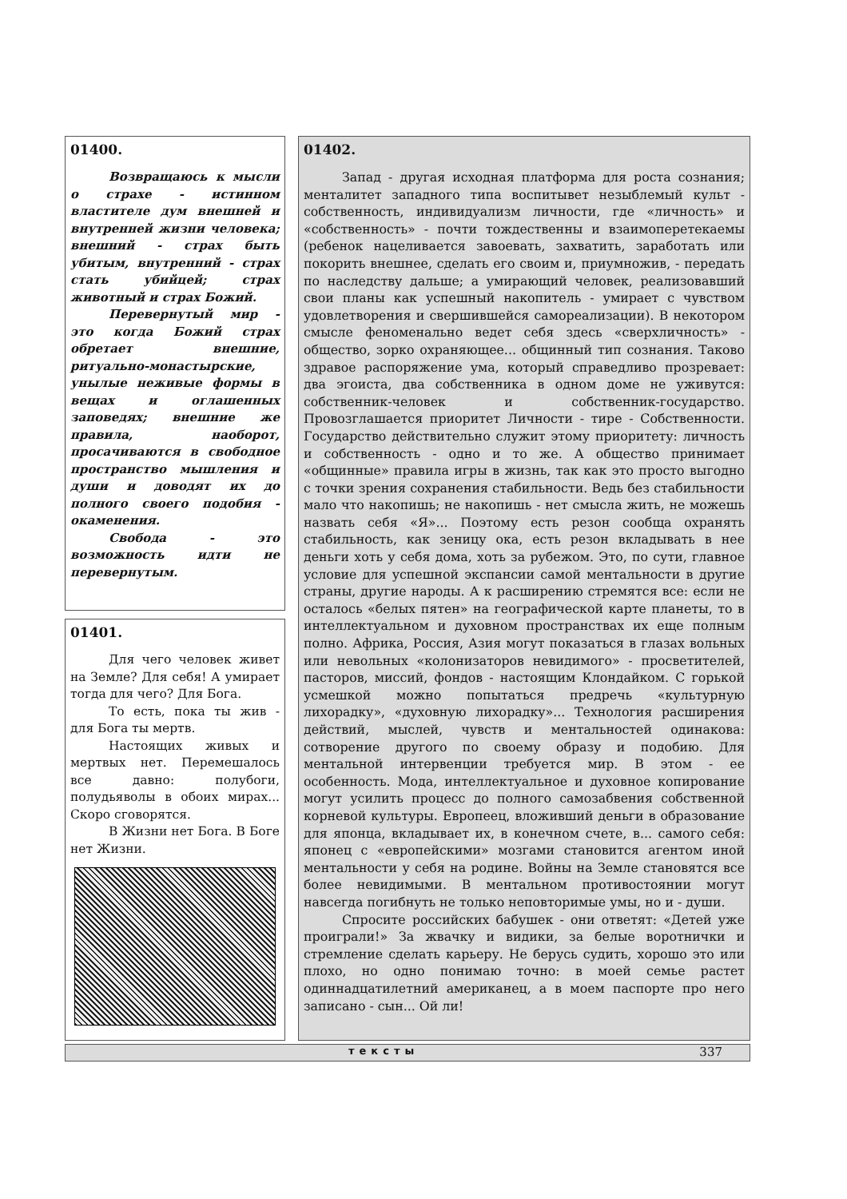01400.
Возвращаюсь к мысли о страхе - истинном властителе дум внешней и внутренней жизни человека; внешний - страх быть убитым, внутренний - страх стать убийцей; страх животный и страх Божий.
Перевернутый мир - это когда Божий страх обретает внешние, ритуально-монастырские, унылые неживые формы в вещах и оглашенных заповедях; внешние же правила, наоборот, просачиваются в свободное пространство мышления и души и доводят их до полного своего подобия - окаменения.
Свобода - это возможность идти не перевернутым.
01401.
Для чего человек живет на Земле? Для себя! А умирает тогда для чего? Для Бога.
То есть, пока ты жив - для Бога ты мертв.
Настоящих живых и мертвых нет. Перемешалось все давно: полубоги, полудьяволы в обоих мирах... Скоро сговорятся.
В Жизни нет Бога. В Боге нет Жизни.
01402.
Запад - другая исходная платформа для роста сознания; менталитет западного типа воспитывет незыблемый культ - собственность, индивидуализм личности, где «личность» и «собственность» - почти тождественны и взаимоперетекаемы (ребенок нацеливается завоевать, захватить, заработать или покорить внешнее, сделать его своим и, приумножив, - передать по наследству дальше; а умирающий человек, реализовавший свои планы как успешный накопитель - умирает с чувством удовлетворения и свершившейся самореализации). В некотором смысле феноменально ведет себя здесь «сверхличность» - общество, зорко охраняющее... общинный тип сознания. Таково здравое распоряжение ума, который справедливо прозревает: два эгоиста, два собственника в одном доме не уживутся: собственник-человек и собственник-государство. Провозглашается приоритет Личности - тире - Собственности. Государство действительно служит этому приоритету: личность и собственность - одно и то же. А общество принимает «общинные» правила игры в жизнь, так как это просто выгодно с точки зрения сохранения стабильности. Ведь без стабильности мало что накопишь; не накопишь - нет смысла жить, не можешь назвать себя «Я»... Поэтому есть резон сообща охранять стабильность, как зеницу ока, есть резон вкладывать в нее деньги хоть у себя дома, хоть за рубежом. Это, по сути, главное условие для успешной экспансии самой ментальности в другие страны, другие народы. А к расширению стремятся все: если не осталось «белых пятен» на географической карте планеты, то в интеллектуальном и духовном пространствах их еще полным полно. Африка, Россия, Азия могут показаться в глазах вольных или невольных «колонизаторов невидимого» - просветителей, пасторов, миссий, фондов - настоящим Клондайком. С горькой усмешкой можно попытаться предречь «культурную лихорадку», «духовную лихорадку»... Технология расширения действий, мыслей, чувств и ментальностей одинакова: сотворение другого по своему образу и подобию. Для ментальной интервенции требуется мир. В этом - ее особенность. Мода, интеллектуальное и духовное копирование могут усилить процесс до полного самозабвения собственной корневой культуры. Европеец, вложивший деньги в образование для японца, вкладывает их, в конечном счете, в... самого себя: японец с «европейскими» мозгами становится агентом иной ментальности у себя на родине. Войны на Земле становятся все более невидимыми. В ментальном противостоянии могут навсегда погибнуть не только неповторимые умы, но и - души.
Спросите российских бабушек - они ответят: «Детей уже проиграли!» За жвачку и видики, за белые воротнички и стремление сделать карьеру. Не берусь судить, хорошо это или плохо, но одно понимаю точно: в моей семье растет одиннадцатилетний американец, а в моем паспорте про него записано - сын... Ой ли!
тексты 337